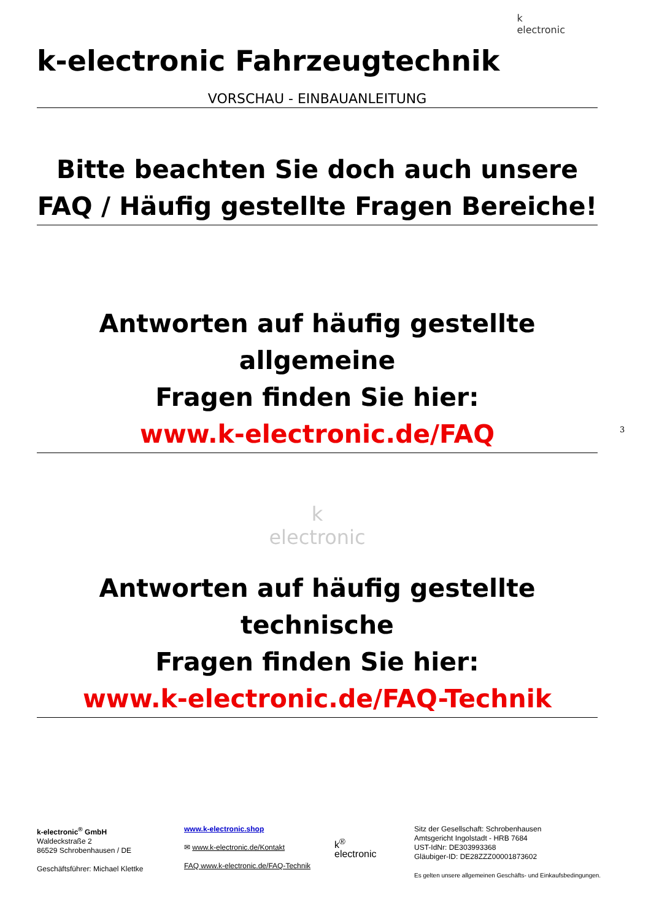k
electronic
k-electronic Fahrzeugtechnik
VORSCHAU - EINBAUANLEITUNG
Bitte beachten Sie doch auch unsere
FAQ / Häufig gestellte Fragen Bereiche!
Antworten auf häufig gestellte allgemeine
Fragen finden Sie hier:
www.k-electronic.de/FAQ
k
electronic
Antworten auf häufig gestellte technische
Fragen finden Sie hier:
www.k-electronic.de/FAQ-Technik
3
k-electronic<sup>®</sup> GmbH
Waldeckstraße 2
86529 Schrobenhausen / DE
Geschäftsführer: Michael Klettke
www.k-electronic.shop
✉ www.k-electronic.de/Kontakt
FAQ www.k-electronic.de/FAQ-Technik
k<sup>®</sup>
electronic
Sitz der Gesellschaft: Schrobenhausen
Amtsgericht Ingolstadt - HRB 7684
UST-IdNr: DE303993368
Gläubiger-ID: DE28ZZZ00001873602
Es gelten unsere allgemeinen Geschäfts- und Einkaufsbedingungen.